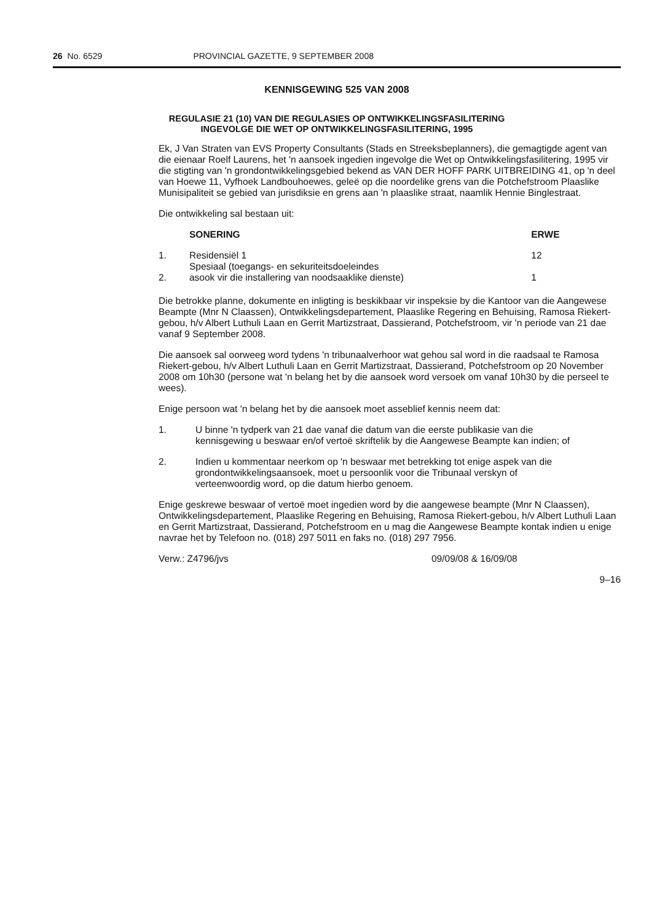26 No. 6529 PROVINCIAL GAZETTE, 9 SEPTEMBER 2008
KENNISGEWING 525 VAN 2008
REGULASIE 21 (10) VAN DIE REGULASIES OP ONTWIKKELINGSFASILITERING
INGEVOLGE DIE WET OP ONTWIKKELINGSFASILITERING, 1995
Ek, J Van Straten van EVS Property Consultants (Stads en Streeksbeplanners), die gemagtigde agent van die eienaar Roelf Laurens, het 'n aansoek ingedien ingevolge die Wet op Ontwikkelingsfasilitering, 1995 vir die stigting van 'n grondontwikkelingsgebied bekend as VAN DER HOFF PARK UITBREIDING 41, op 'n deel van Hoewe 11, Vyfhoek Landbouhoewes, geleë op die noordelike grens van die Potchefstroom Plaaslike Munisipaliteit se gebied van jurisdiksie en grens aan 'n plaaslike straat, naamlik Hennie Binglestraat.
Die ontwikkeling sal bestaan uit:
| | SONERING | ERWE |
| --- | --- | --- |
| 1. | Residensiël 1 | 12 |
| 2. | Spesiaal (toegangs- en sekuriteitsdoeleindes asook vir die installering van noodsaaklike dienste) | 1 |
Die betrokke planne, dokumente en inligting is beskikbaar vir inspeksie by die Kantoor van die Aangewese Beampte (Mnr N Claassen), Ontwikkelingsdepartement, Plaaslike Regering en Behuising, Ramosa Riekert-gebou, h/v Albert Luthuli Laan en Gerrit Martizstraat, Dassierand, Potchefstroom, vir 'n periode van 21 dae vanaf 9 September 2008.
Die aansoek sal oorweeg word tydens 'n tribunaalverhoor wat gehou sal word in die raadsaal te Ramosa Riekert-gebou, h/v Albert Luthuli Laan en Gerrit Martizstraat, Dassierand, Potchefstroom op 20 November 2008 om 10h30 (persone wat 'n belang het by die aansoek word versoek om vanaf 10h30 by die perseel te wees).
Enige persoon wat 'n belang het by die aansoek moet asseblief kennis neem dat:
1. U binne 'n tydperk van 21 dae vanaf die datum van die eerste publikasie van die kennisgewing u beswaar en/of vertoë skriftelik by die Aangewese Beampte kan indien; of
2. Indien u kommentaar neerkom op 'n beswaar met betrekking tot enige aspek van die grondontwikkelingsaansoek, moet u persoonlik voor die Tribunaal verskyn of verteenwoordig word, op die datum hierbo genoem.
Enige geskrewe beswaar of vertoë moet ingedien word by die aangewese beampte (Mnr N Claassen), Ontwikkelingsdepartement, Plaaslike Regering en Behuising, Ramosa Riekert-gebou, h/v Albert Luthuli Laan en Gerrit Martizstraat, Dassierand, Potchefstroom en u mag die Aangewese Beampte kontak indien u enige navrae het by Telefoon no. (018) 297 5011 en faks no. (018) 297 7956.
Verw.: Z4796/jvs 09/09/08 & 16/09/08
9–16